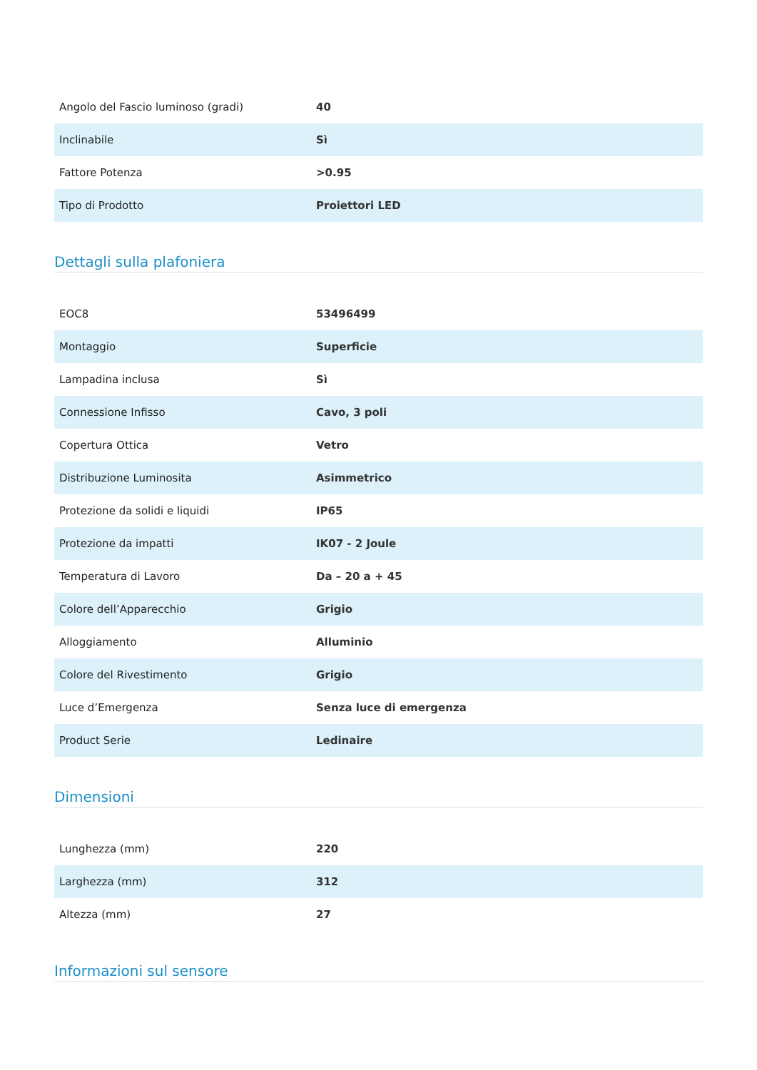| Angolo del Fascio luminoso (gradi) | 40 |
| Inclinabile | Sì |
| Fattore Potenza | >0.95 |
| Tipo di Prodotto | Proiettori LED |
Dettagli sulla plafoniera
| EOC8 | 53496499 |
| Montaggio | Superficie |
| Lampadina inclusa | Sì |
| Connessione Infisso | Cavo, 3 poli |
| Copertura Ottica | Vetro |
| Distribuzione Luminosita | Asimmetrico |
| Protezione da solidi e liquidi | IP65 |
| Protezione da impatti | IK07 - 2 Joule |
| Temperatura di Lavoro | Da – 20 a + 45 |
| Colore dell’Apparecchio | Grigio |
| Alloggiamento | Alluminio |
| Colore del Rivestimento | Grigio |
| Luce d’Emergenza | Senza luce di emergenza |
| Product Serie | Ledinaire |
Dimensioni
| Lunghezza (mm) | 220 |
| Larghezza (mm) | 312 |
| Altezza (mm) | 27 |
Informazioni sul sensore